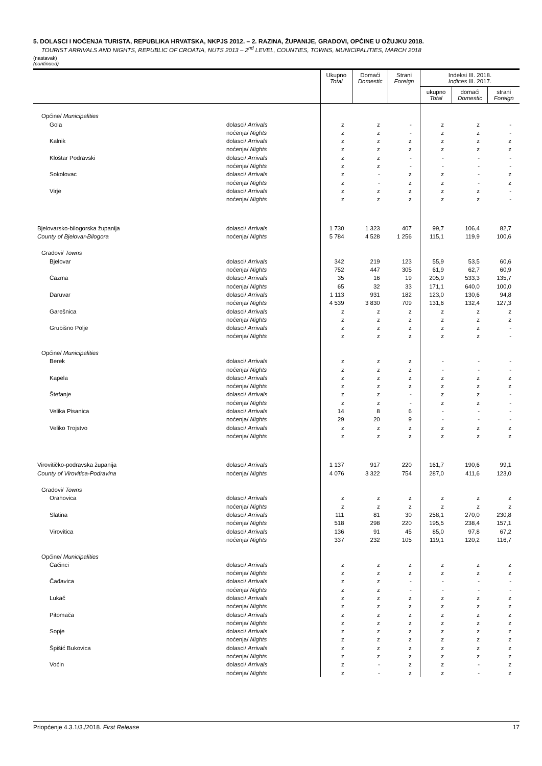5. DOLASCI I NOĆENJA TURISTA, REPUBLIKA HRVATSKA, NKPJS 2012. – 2. RAZINA, ŽUPANIJE, GRADOVI, OPĆINE U OŽUJKU 2018.
TOURIST ARRIVALS AND NIGHTS, REPUBLIC OF CROATIA, NUTS 2013 – 2<sup>nd</sup> LEVEL, COUNTIES, TOWNS, MUNICIPALITIES, MARCH 2018
(nastavak)
(continued)
| | | Ukupno Total | Domaći Domestic | Strani Foreign | Indeksi III. 2018. Indices III. 2017. | | |
| --- | --- | --- | --- | --- | --- | --- | --- |
| | | | | | ukupno Total | domaći Domestic | strani Foreign |
| Općine/ Municipalities | | | | | | | |
| Gola | dolasci/ Arrivals | z | z | - | z | z | - |
| | noćenja/ Nights | z | z | - | z | z | - |
| Kalnik | dolasci/ Arrivals | z | z | z | z | z | z |
| | noćenja/ Nights | z | z | z | z | z | z |
| Kloštar Podravski | dolasci/ Arrivals | z | z | - | - | - | - |
| | noćenja/ Nights | z | z | - | - | - | - |
| Sokolovac | dolasci/ Arrivals | z | - | z | z | - | z |
| | noćenja/ Nights | z | - | z | z | - | z |
| Virje | dolasci/ Arrivals | z | z | z | z | z | - |
| | noćenja/ Nights | z | z | z | z | z | - |
| Bjelovarsko-bilogorska županija | dolasci/ Arrivals | 1 730 | 1 323 | 407 | 99,7 | 106,4 | 82,7 |
| County of Bjelovar-Bilogora | noćenja/ Nights | 5 784 | 4 528 | 1 256 | 115,1 | 119,9 | 100,6 |
| Gradovi/ Towns | | | | | | | |
| Bjelovar | dolasci/ Arrivals | 342 | 219 | 123 | 55,9 | 53,5 | 60,6 |
| | noćenja/ Nights | 752 | 447 | 305 | 61,9 | 62,7 | 60,9 |
| Čazma | dolasci/ Arrivals | 35 | 16 | 19 | 205,9 | 533,3 | 135,7 |
| | noćenja/ Nights | 65 | 32 | 33 | 171,1 | 640,0 | 100,0 |
| Daruvar | dolasci/ Arrivals | 1 113 | 931 | 182 | 123,0 | 130,6 | 94,8 |
| | noćenja/ Nights | 4 539 | 3 830 | 709 | 131,6 | 132,4 | 127,3 |
| Garešnica | dolasci/ Arrivals | z | z | z | z | z | z |
| | noćenja/ Nights | z | z | z | z | z | z |
| Grubišno Polje | dolasci/ Arrivals | z | z | z | z | z | - |
| | noćenja/ Nights | z | z | z | z | z | - |
| Općine/ Municipalities | | | | | | | |
| Berek | dolasci/ Arrivals | z | z | z | - | - | - |
| | noćenja/ Nights | z | z | z | - | - | - |
| Kapela | dolasci/ Arrivals | z | z | z | z | z | z |
| | noćenja/ Nights | z | z | z | z | z | z |
| Štefanje | dolasci/ Arrivals | z | z | - | z | z | - |
| | noćenja/ Nights | z | z | - | z | z | - |
| Velika Pisanica | dolasci/ Arrivals | 14 | 8 | 6 | - | - | - |
| | noćenja/ Nights | 29 | 20 | 9 | - | - | - |
| Veliko Trojstvo | dolasci/ Arrivals | z | z | z | z | z | z |
| | noćenja/ Nights | z | z | z | z | z | z |
| Virovitičko-podravska županija | dolasci/ Arrivals | 1 137 | 917 | 220 | 161,7 | 190,6 | 99,1 |
| County of Virovitica-Podravina | noćenja/ Nights | 4 076 | 3 322 | 754 | 287,0 | 411,6 | 123,0 |
| Gradovi/ Towns | | | | | | | |
| Orahovica | dolasci/ Arrivals | z | z | z | z | z | z |
| | noćenja/ Nights | z | z | z | z | z | z |
| Slatina | dolasci/ Arrivals | 111 | 81 | 30 | 258,1 | 270,0 | 230,8 |
| | noćenja/ Nights | 518 | 298 | 220 | 195,5 | 238,4 | 157,1 |
| Virovitica | dolasci/ Arrivals | 136 | 91 | 45 | 85,0 | 97,8 | 67,2 |
| | noćenja/ Nights | 337 | 232 | 105 | 119,1 | 120,2 | 116,7 |
| Općine/ Municipalities | | | | | | | |
| Čačinci | dolasci/ Arrivals | z | z | z | z | z | z |
| | noćenja/ Nights | z | z | z | z | z | z |
| Čađavica | dolasci/ Arrivals | z | z | - | - | - | - |
| | noćenja/ Nights | z | z | - | - | - | - |
| Lukač | dolasci/ Arrivals | z | z | z | z | z | z |
| | noćenja/ Nights | z | z | z | z | z | z |
| Pitomača | dolasci/ Arrivals | z | z | z | z | z | z |
| | noćenja/ Nights | z | z | z | z | z | z |
| Sopje | dolasci/ Arrivals | z | z | z | z | z | z |
| | noćenja/ Nights | z | z | z | z | z | z |
| Špišić Bukovica | dolasci/ Arrivals | z | z | z | z | z | z |
| | noćenja/ Nights | z | z | z | z | z | z |
| Voćin | dolasci/ Arrivals | z | - | z | z | - | z |
| | noćenja/ Nights | z | - | z | z | - | z |
Priopćenje 4.3.1/3./2018. First Release 17